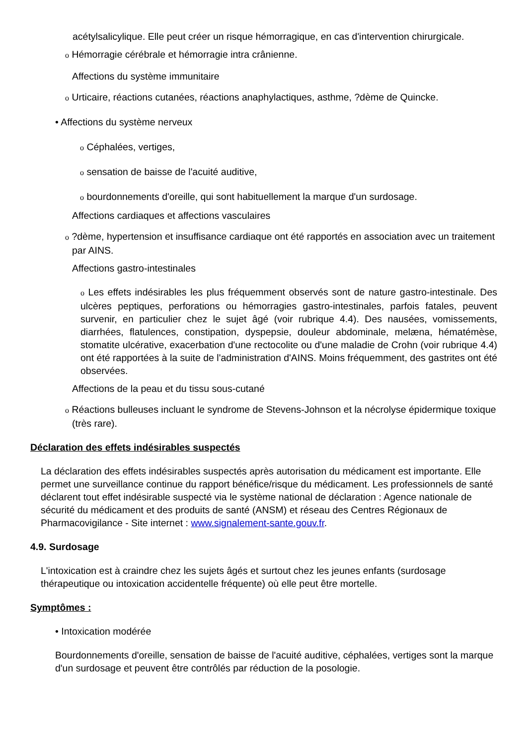acétylsalicylique. Elle peut créer un risque hémorragique, en cas d'intervention chirurgicale.
o Hémorragie cérébrale et hémorragie intra crânienne.
Affections du système immunitaire
o Urticaire, réactions cutanées, réactions anaphylactiques, asthme, ?dème de Quincke.
• Affections du système nerveux
o Céphalées, vertiges,
o sensation de baisse de l'acuité auditive,
o bourdonnements d'oreille, qui sont habituellement la marque d'un surdosage.
Affections cardiaques et affections vasculaires
o ?dème, hypertension et insuffisance cardiaque ont été rapportés en association avec un traitement par AINS.
Affections gastro-intestinales
o Les effets indésirables les plus fréquemment observés sont de nature gastro-intestinale. Des ulcères peptiques, perforations ou hémorragies gastro-intestinales, parfois fatales, peuvent survenir, en particulier chez le sujet âgé (voir rubrique 4.4). Des nausées, vomissements, diarrhées, flatulences, constipation, dyspepsie, douleur abdominale, melæna, hématémèse, stomatite ulcérative, exacerbation d'une rectocolite ou d'une maladie de Crohn (voir rubrique 4.4) ont été rapportées à la suite de l'administration d'AINS. Moins fréquemment, des gastrites ont été observées.
Affections de la peau et du tissu sous-cutané
o Réactions bulleuses incluant le syndrome de Stevens-Johnson et la nécrolyse épidermique toxique (très rare).
Déclaration des effets indésirables suspectés
La déclaration des effets indésirables suspectés après autorisation du médicament est importante. Elle permet une surveillance continue du rapport bénéfice/risque du médicament. Les professionnels de santé déclarent tout effet indésirable suspecté via le système national de déclaration : Agence nationale de sécurité du médicament et des produits de santé (ANSM) et réseau des Centres Régionaux de Pharmacovigilance - Site internet : www.signalement-sante.gouv.fr.
4.9. Surdosage
L'intoxication est à craindre chez les sujets âgés et surtout chez les jeunes enfants (surdosage thérapeutique ou intoxication accidentelle fréquente) où elle peut être mortelle.
Symptômes :
• Intoxication modérée
Bourdonnements d'oreille, sensation de baisse de l'acuité auditive, céphalées, vertiges sont la marque d'un surdosage et peuvent être contrôlés par réduction de la posologie.